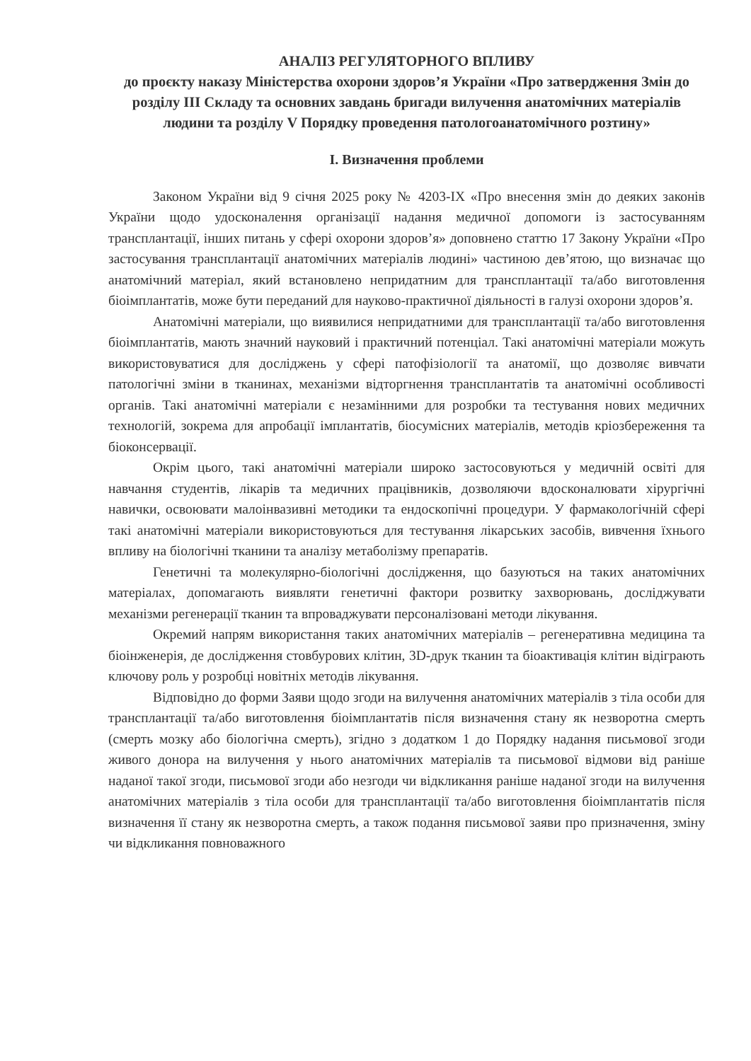АНАЛІЗ РЕГУЛЯТОРНОГО ВПЛИВУ
до проєкту наказу Міністерства охорони здоров’я України «Про затвердження Змін до розділу III Складу та основних завдань бригади вилучення анатомічних матеріалів людини та розділу V Порядку проведення патологоанатомічного розтину»
I. Визначення проблеми
Законом України від 9 січня 2025 року № 4203-IX «Про внесення змін до деяких законів України щодо удосконалення організації надання медичної допомоги із застосуванням трансплантації, інших питань у сфері охорони здоров’я» доповнено статтю 17 Закону України «Про застосування трансплантації анатомічних матеріалів людині» частиною дев’ятою, що визначає що анатомічний матеріал, який встановлено непридатним для трансплантації та/або виготовлення біоімплантатів, може бути переданий для науково-практичної діяльності в галузі охорони здоров’я.
Анатомічні матеріали, що виявилися непридатними для трансплантації та/або виготовлення біоімплантатів, мають значний науковий і практичний потенціал. Такі анатомічні матеріали можуть використовуватися для досліджень у сфері патофізіології та анатомії, що дозволяє вивчати патологічні зміни в тканинах, механізми відторгнення трансплантатів та анатомічні особливості органів. Такі анатомічні матеріали є незамінними для розробки та тестування нових медичних технологій, зокрема для апробації імплантатів, біосумісних матеріалів, методів кріозбереження та біоконсервації.
Окрім цього, такі анатомічні матеріали широко застосовуються у медичній освіті для навчання студентів, лікарів та медичних працівників, дозволяючи вдосконалювати хірургічні навички, освоювати малоінвазивні методики та ендоскопічні процедури. У фармакологічній сфері такі анатомічні матеріали використовуються для тестування лікарських засобів, вивчення їхнього впливу на біологічні тканини та аналізу метаболізму препаратів.
Генетичні та молекулярно-біологічні дослідження, що базуються на таких анатомічних матеріалах, допомагають виявляти генетичні фактори розвитку захворювань, досліджувати механізми регенерації тканин та впроваджувати персоналізовані методи лікування.
Окремий напрям використання таких анатомічних матеріалів – регенеративна медицина та біоінженерія, де дослідження стовбурових клітин, 3D-друк тканин та біоактивація клітин відіграють ключову роль у розробці новітніх методів лікування.
Відповідно до форми Заяви щодо згоди на вилучення анатомічних матеріалів з тіла особи для трансплантації та/або виготовлення біоімплантатів після визначення стану як незворотна смерть (смерть мозку або біологічна смерть), згідно з додатком 1 до Порядку надання письмової згоди живого донора на вилучення у нього анатомічних матеріалів та письмової відмови від раніше наданої такої згоди, письмової згоди або незгоди чи відкликання раніше наданої згоди на вилучення анатомічних матеріалів з тіла особи для трансплантації та/або виготовлення біоімплантатів після визначення її стану як незворотна смерть, а також подання письмової заяви про призначення, зміну чи відкликання повноважного